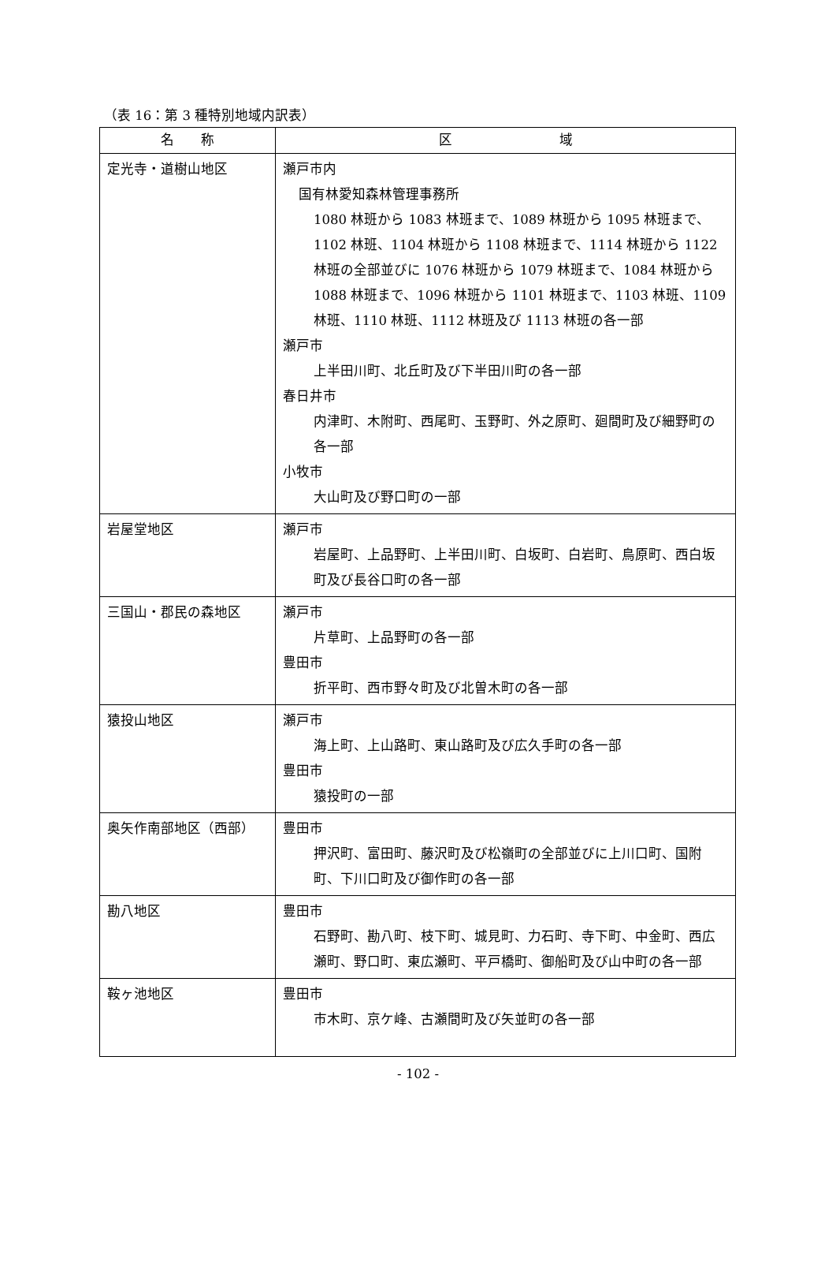（表 16：第 3 種特別地域内訳表）
| 名 称 | 区 域 |
| --- | --- |
| 定光寺・道樹山地区 | 瀬戸市内 国有林愛知森林管理事務所 1080 林班から 1083 林班まで、1089 林班から 1095 林班まで、1102 林班、1104 林班から 1108 林班まで、1114 林班から 1122 林班の全部並びに 1076 林班から 1079 林班まで、1084 林班から 1088 林班まで、1096 林班から 1101 林班まで、1103 林班、1109 林班、1110 林班、1112 林班及び 1113 林班の各一部 瀬戸市 上半田川町、北丘町及び下半田川町の各一部 春日井市 内津町、木附町、西尾町、玉野町、外之原町、廻間町及び細野町の各一部 小牧市 大山町及び野口町の一部 |
| 岩屋堂地区 | 瀬戸市 岩屋町、上品野町、上半田川町、白坂町、白岩町、鳥原町、西白坂町及び長谷口町の各一部 |
| 三国山・郡民の森地区 | 瀬戸市 片草町、上品野町の各一部 豊田市 折平町、西市野々町及び北曽木町の各一部 |
| 猿投山地区 | 瀬戸市 海上町、上山路町、東山路町及び広久手町の各一部 豊田市 猿投町の一部 |
| 奥矢作南部地区（西部） | 豊田市 押沢町、富田町、藤沢町及び松嶺町の全部並びに上川口町、国附町、下川口町及び御作町の各一部 |
| 勘八地区 | 豊田市 石野町、勘八町、枝下町、城見町、力石町、寺下町、中金町、西広瀬町、野口町、東広瀬町、平戸橋町、御船町及び山中町の各一部 |
| 鞍ヶ池地区 | 豊田市 市木町、京ケ峰、古瀬間町及び矢並町の各一部 |
- 102 -